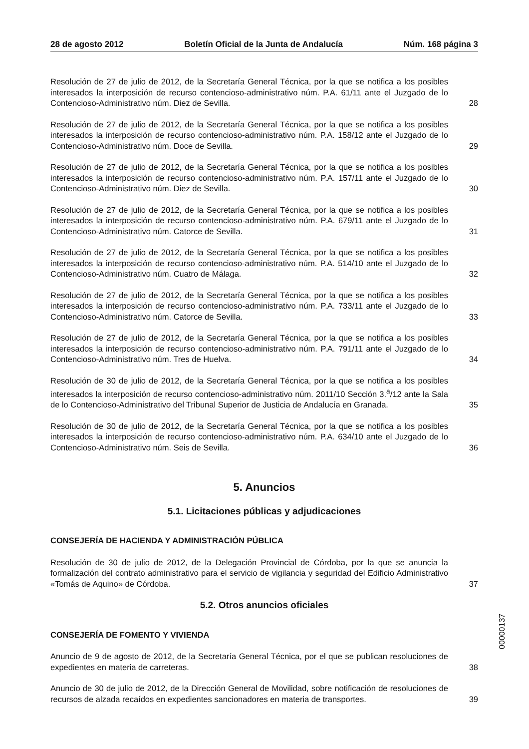28 de agosto 2012 Boletín Oficial de la Junta de Andalucía Núm. 168 página 3
Resolución de 27 de julio de 2012, de la Secretaría General Técnica, por la que se notifica a los posibles interesados la interposición de recurso contencioso-administrativo núm. P.A. 61/11 ante el Juzgado de lo Contencioso-Administrativo núm. Diez de Sevilla.
28
Resolución de 27 de julio de 2012, de la Secretaría General Técnica, por la que se notifica a los posibles interesados la interposición de recurso contencioso-administrativo núm. P.A. 158/12 ante el Juzgado de lo Contencioso-Administrativo núm. Doce de Sevilla.
29
Resolución de 27 de julio de 2012, de la Secretaría General Técnica, por la que se notifica a los posibles interesados la interposición de recurso contencioso-administrativo núm. P.A. 157/11 ante el Juzgado de lo Contencioso-Administrativo núm. Diez de Sevilla.
30
Resolución de 27 de julio de 2012, de la Secretaría General Técnica, por la que se notifica a los posibles interesados la interposición de recurso contencioso-administrativo núm. P.A. 679/11 ante el Juzgado de lo Contencioso-Administrativo núm. Catorce de Sevilla.
31
Resolución de 27 de julio de 2012, de la Secretaría General Técnica, por la que se notifica a los posibles interesados la interposición de recurso contencioso-administrativo núm. P.A. 514/10 ante el Juzgado de lo Contencioso-Administrativo núm. Cuatro de Málaga.
32
Resolución de 27 de julio de 2012, de la Secretaría General Técnica, por la que se notifica a los posibles interesados la interposición de recurso contencioso-administrativo núm. P.A. 733/11 ante el Juzgado de lo Contencioso-Administrativo núm. Catorce de Sevilla.
33
Resolución de 27 de julio de 2012, de la Secretaría General Técnica, por la que se notifica a los posibles interesados la interposición de recurso contencioso-administrativo núm. P.A. 791/11 ante el Juzgado de lo Contencioso-Administrativo núm. Tres de Huelva.
34
Resolución de 30 de julio de 2012, de la Secretaría General Técnica, por la que se notifica a los posibles interesados la interposición de recurso contencioso-administrativo núm. 2011/10 Sección 3.<sup>a</sup>/12 ante la Sala de lo Contencioso-Administrativo del Tribunal Superior de Justicia de Andalucía en Granada.
35
Resolución de 30 de julio de 2012, de la Secretaría General Técnica, por la que se notifica a los posibles interesados la interposición de recurso contencioso-administrativo núm. P.A. 634/10 ante el Juzgado de lo Contencioso-Administrativo núm. Seis de Sevilla.
36
5. Anuncios
5.1. Licitaciones públicas y adjudicaciones
CONSEJERÍA DE HACIENDA Y ADMINISTRACIÓN PÚBLICA
Resolución de 30 de julio de 2012, de la Delegación Provincial de Córdoba, por la que se anuncia la formalización del contrato administrativo para el servicio de vigilancia y seguridad del Edificio Administrativo «Tomás de Aquino» de Córdoba.
37
5.2. Otros anuncios oficiales
CONSEJERÍA DE FOMENTO Y VIVIENDA
Anuncio de 9 de agosto de 2012, de la Secretaría General Técnica, por el que se publican resoluciones de expedientes en materia de carreteras.
38
Anuncio de 30 de julio de 2012, de la Dirección General de Movilidad, sobre notificación de resoluciones de recursos de alzada recaídos en expedientes sancionadores en materia de transportes.
39
00000137